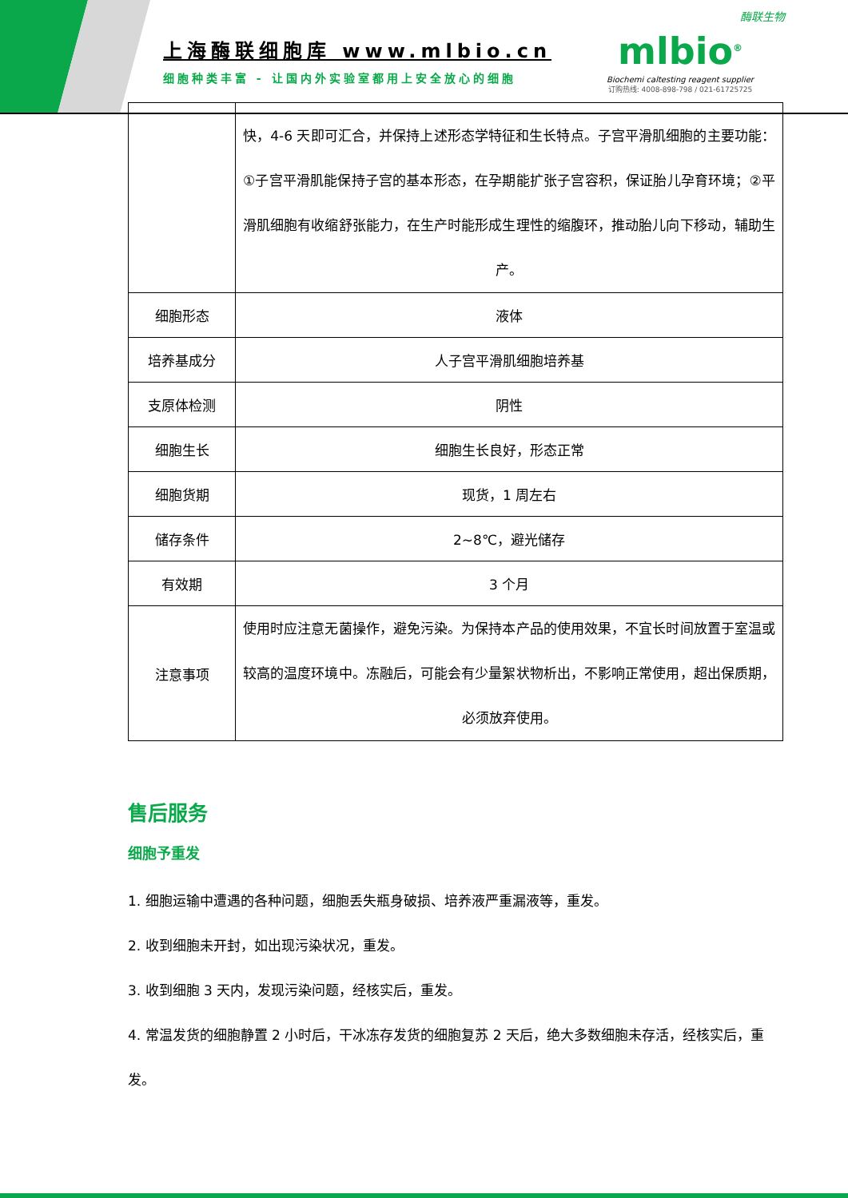上海酶联细胞库 www.mlbio.cn
细胞种类丰富 - 让国内外实验室都用上安全放心的细胞
酶联生物
mlbio<sup>®</sup>
Biochemi caltesting reagent supplier
订购热线: 4008-898-798 / 021-61725725
| | 快，4-6 天即可汇合，并保持上述形态学特征和生长特点。子宫平滑肌细胞的主要功能：①子宫平滑肌能保持子宫的基本形态，在孕期能扩张子宫容积，保证胎儿孕育环境；②平滑肌细胞有收缩舒张能力，在生产时能形成生理性的缩腹环，推动胎儿向下移动，辅助生产。 |
| 细胞形态 | 液体 |
| 培养基成分 | 人子宫平滑肌细胞培养基 |
| 支原体检测 | 阴性 |
| 细胞生长 | 细胞生长良好，形态正常 |
| 细胞货期 | 现货，1 周左右 |
| 储存条件 | 2~8℃，避光储存 |
| 有效期 | 3 个月 |
| 注意事项 | 使用时应注意无菌操作，避免污染。为保持本产品的使用效果，不宜长时间放置于室温或较高的温度环境中。冻融后，可能会有少量絮状物析出，不影响正常使用，超出保质期，必须放弃使用。 |
售后服务
细胞予重发
1. 细胞运输中遭遇的各种问题，细胞丢失瓶身破损、培养液严重漏液等，重发。
2. 收到细胞未开封，如出现污染状况，重发。
3. 收到细胞 3 天内，发现污染问题，经核实后，重发。
4. 常温发货的细胞静置 2 小时后，干冰冻存发货的细胞复苏 2 天后，绝大多数细胞未存活，经核实后，重发。